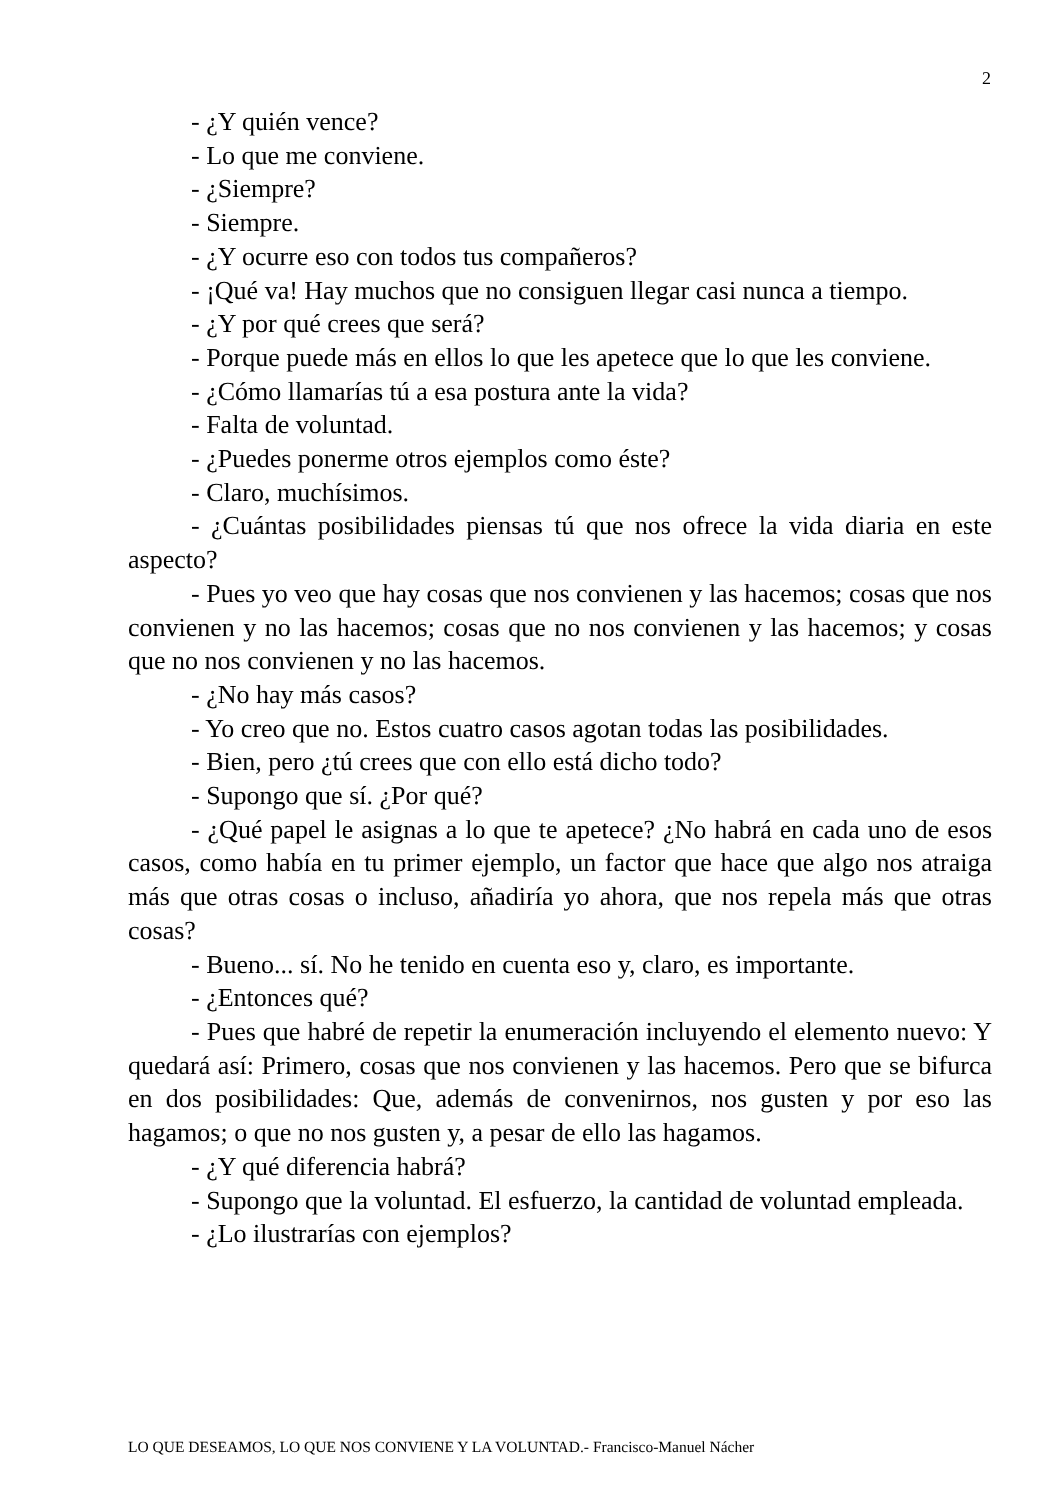2
- ¿Y quién vence?
- Lo que me conviene.
- ¿Siempre?
- Siempre.
- ¿Y ocurre eso con todos tus compañeros?
- ¡Qué va! Hay muchos que no consiguen llegar casi nunca a tiempo.
- ¿Y por qué crees que será?
- Porque puede más en ellos lo que les apetece que lo que les conviene.
- ¿Cómo llamarías tú a esa postura ante la vida?
- Falta de voluntad.
- ¿Puedes ponerme otros ejemplos como éste?
- Claro, muchísimos.
- ¿Cuántas posibilidades piensas tú que nos ofrece la vida diaria en este aspecto?
- Pues yo veo que hay cosas que nos convienen y las hacemos; cosas que nos convienen y no las hacemos; cosas que no nos convienen y las hacemos; y cosas que no nos convienen y no las hacemos.
- ¿No hay más casos?
- Yo creo que no. Estos cuatro casos agotan todas las posibilidades.
- Bien, pero ¿tú crees que con ello está dicho todo?
- Supongo que sí. ¿Por qué?
- ¿Qué papel le asignas a lo que te apetece? ¿No habrá en cada uno de esos casos, como había en tu primer ejemplo, un factor que hace que algo nos atraiga más que otras cosas o incluso, añadiría yo ahora, que nos repela más que otras cosas?
- Bueno... sí. No he tenido en cuenta eso y, claro, es importante.
- ¿Entonces qué?
- Pues que habré de repetir la enumeración incluyendo el elemento nuevo: Y quedará así: Primero, cosas que nos convienen y las hacemos. Pero que se bifurca en dos posibilidades: Que, además de convenirnos, nos gusten y por eso las hagamos; o que no nos gusten y, a pesar de ello las hagamos.
- ¿Y qué diferencia habrá?
- Supongo que la voluntad. El esfuerzo, la cantidad de voluntad empleada.
- ¿Lo ilustrarías con ejemplos?
LO QUE DESEAMOS, LO QUE NOS CONVIENE Y LA VOLUNTAD.- Francisco-Manuel Nácher